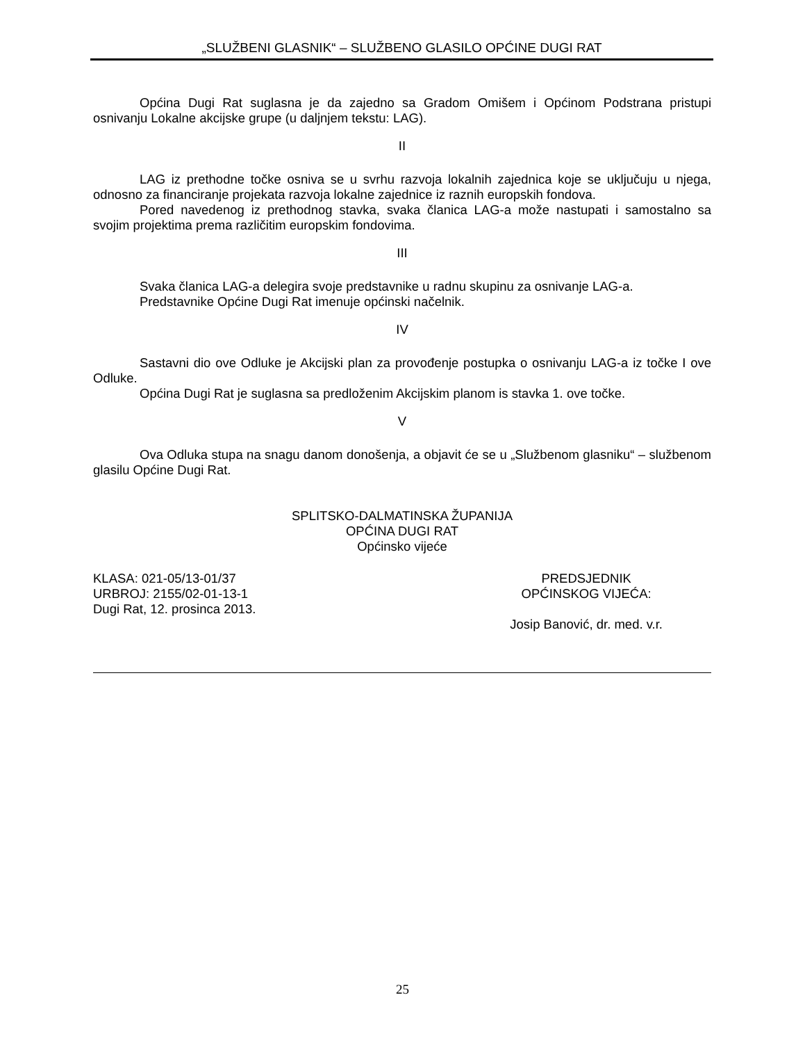„SLUŽBENI GLASNIK“ – SLUŽBENO GLASILO OPĆINE DUGI RAT
Općina Dugi Rat suglasna je da zajedno sa Gradom Omišem i Općinom Podstrana pristupi osnivanju Lokalne akcijske grupe (u daljnjem tekstu: LAG).
II
LAG iz prethodne točke osniva se u svrhu razvoja lokalnih zajednica koje se uključuju u njega, odnosno za financiranje projekata razvoja lokalne zajednice iz raznih europskih fondova.
Pored navedenog iz prethodnog stavka, svaka članica LAG-a može nastupati i samostalno sa svojim projektima prema različitim europskim fondovima.
III
Svaka članica LAG-a delegira svoje predstavnike u radnu skupinu za osnivanje LAG-a.
Predstavnike Općine Dugi Rat imenuje općinski načelnik.
IV
Sastavni dio ove Odluke je Akcijski plan za provođenje postupka o osnivanju LAG-a iz točke I ove Odluke.
Općina Dugi Rat je suglasna sa predloženim Akcijskim planom is stavka 1. ove točke.
V
Ova Odluka stupa na snagu danom donošenja, a objavit će se u „Službenom glasniku“ – službenom glasilu Općine Dugi Rat.
SPLITSKO-DALMATINSKA ŽUPANIJA
OPĆINA DUGI RAT
Općinsko vijeće
KLASA: 021-05/13-01/37
URBROJ: 2155/02-01-13-1
Dugi Rat, 12. prosinca 2013.
PREDSJEDNIK
OPĆINSKOG VIJEĆA:
Josip Banović, dr. med. v.r.
25